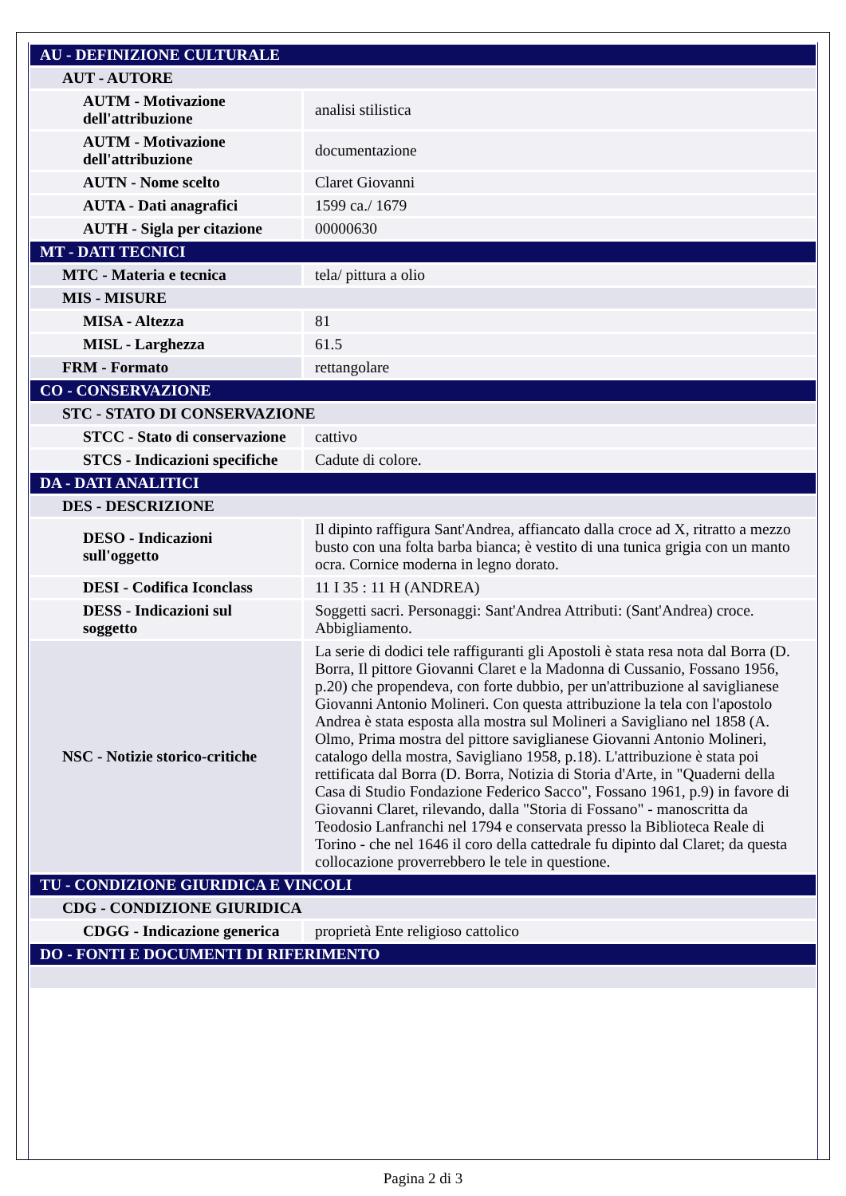| AU - DEFINIZIONE CULTURALE | |
| AUT - AUTORE | |
| AUTM - Motivazione dell'attribuzione | analisi stilistica |
| AUTM - Motivazione dell'attribuzione | documentazione |
| AUTN - Nome scelto | Claret Giovanni |
| AUTA - Dati anagrafici | 1599 ca./ 1679 |
| AUTH - Sigla per citazione | 00000630 |
| MT - DATI TECNICI | |
| MTC - Materia e tecnica | tela/ pittura a olio |
| MIS - MISURE | |
| MISA - Altezza | 81 |
| MISL - Larghezza | 61.5 |
| FRM - Formato | rettangolare |
| CO - CONSERVAZIONE | |
| STC - STATO DI CONSERVAZIONE | |
| STCC - Stato di conservazione | cattivo |
| STCS - Indicazioni specifiche | Cadute di colore. |
| DA - DATI ANALITICI | |
| DES - DESCRIZIONE | |
| DESO - Indicazioni sull'oggetto | Il dipinto raffigura Sant'Andrea, affiancato dalla croce ad X, ritratto a mezzo busto con una folta barba bianca; è vestito di una tunica grigia con un manto ocra. Cornice moderna in legno dorato. |
| DESI - Codifica Iconclass | 11 I 35 : 11 H (ANDREA) |
| DESS - Indicazioni sul soggetto | Soggetti sacri. Personaggi: Sant'Andrea Attributi: (Sant'Andrea) croce. Abbigliamento. |
| NSC - Notizie storico-critiche | La serie di dodici tele raffiguranti gli Apostoli è stata resa nota dal Borra (D. Borra, Il pittore Giovanni Claret e la Madonna di Cussanio, Fossano 1956, p.20) che propendeva, con forte dubbio, per un'attribuzione al saviglianese Giovanni Antonio Molineri. Con questa attribuzione la tela con l'apostolo Andrea è stata esposta alla mostra sul Molineri a Savigliano nel 1858 (A. Olmo, Prima mostra del pittore saviglianese Giovanni Antonio Molineri, catalogo della mostra, Savigliano 1958, p.18). L'attribuzione è stata poi rettificata dal Borra (D. Borra, Notizia di Storia d'Arte, in "Quaderni della Casa di Studio Fondazione Federico Sacco", Fossano 1961, p.9) in favore di Giovanni Claret, rilevando, dalla "Storia di Fossano" - manoscritta da Teodosio Lanfranchi nel 1794 e conservata presso la Biblioteca Reale di Torino - che nel 1646 il coro della cattedrale fu dipinto dal Claret; da questa collocazione proverrebbero le tele in questione. |
| TU - CONDIZIONE GIURIDICA E VINCOLI | |
| CDG - CONDIZIONE GIURIDICA | |
| CDGG - Indicazione generica | proprietà Ente religioso cattolico |
| DO - FONTI E DOCUMENTI DI RIFERIMENTO | |
Pagina 2 di 3